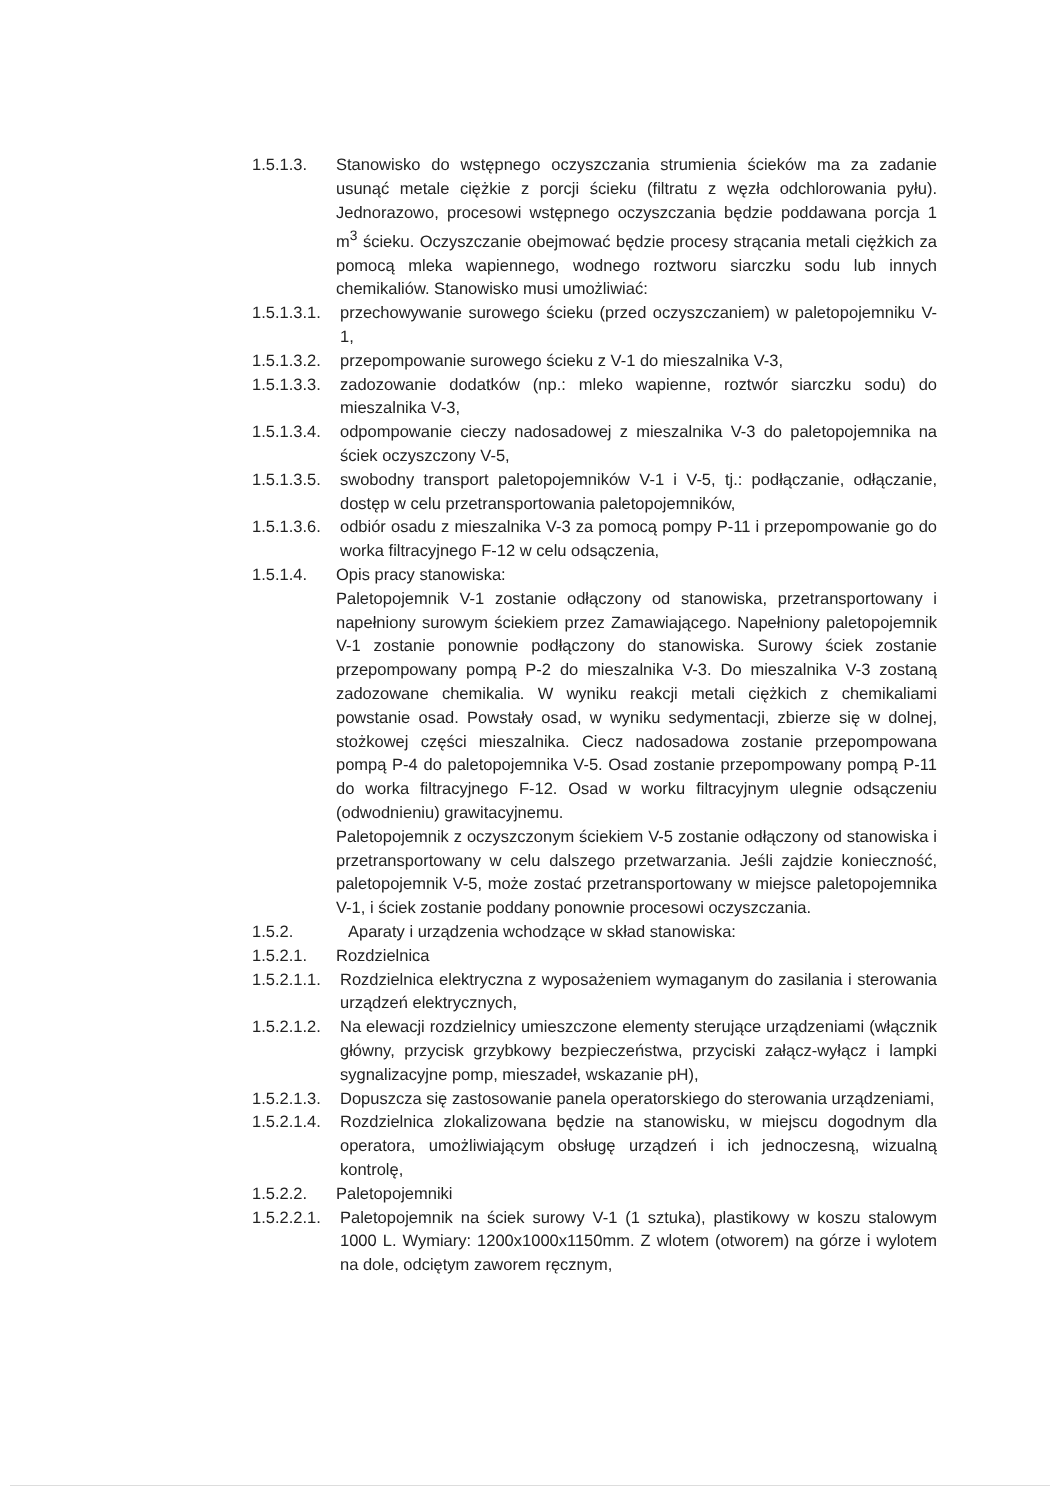1.5.1.3. Stanowisko do wstępnego oczyszczania strumienia ścieków ma za zadanie usunąć metale ciężkie z porcji ścieku (filtratu z węzła odchlorowania pyłu). Jednorazowo, procesowi wstępnego oczyszczania będzie poddawana porcja 1 m<sup>3</sup> ścieku. Oczyszczanie obejmować będzie procesy strącania metali ciężkich za pomocą mleka wapiennego, wodnego roztworu siarczku sodu lub innych chemikaliów. Stanowisko musi umożliwiać:
1.5.1.3.1. przechowywanie surowego ścieku (przed oczyszczaniem) w paletopojemniku V-1,
1.5.1.3.2. przepompowanie surowego ścieku z V-1 do mieszalnika V-3,
1.5.1.3.3. zadozowanie dodatków (np.: mleko wapienne, roztwór siarczku sodu) do mieszalnika V-3,
1.5.1.3.4. odpompowanie cieczy nadosadowej z mieszalnika V-3 do paletopojemnika na ściek oczyszczony V-5,
1.5.1.3.5. swobodny transport paletopojemników V-1 i V-5, tj.: podłączanie, odłączanie, dostęp w celu przetransportowania paletopojemników,
1.5.1.3.6. odbiór osadu z mieszalnika V-3 za pomocą pompy P-11 i przepompowanie go do worka filtracyjnego F-12 w celu odsączenia,
1.5.1.4. Opis pracy stanowiska:
Paletopojemnik V-1 zostanie odłączony od stanowiska, przetransportowany i napełniony surowym ściekiem przez Zamawiającego. Napełniony paletopojemnik V-1 zostanie ponownie podłączony do stanowiska. Surowy ściek zostanie przepompowany pompą P-2 do mieszalnika V-3. Do mieszalnika V-3 zostaną zadozowane chemikalia. W wyniku reakcji metali ciężkich z chemikaliami powstanie osad. Powstały osad, w wyniku sedymentacji, zbierze się w dolnej, stożkowej części mieszalnika. Ciecz nadosadowa zostanie przepompowana pompą P-4 do paletopojemnika V-5. Osad zostanie przepompowany pompą P-11 do worka filtracyjnego F-12. Osad w worku filtracyjnym ulegnie odsączeniu (odwodnieniu) grawitacyjnemu.
Paletopojemnik z oczyszczonym ściekiem V-5 zostanie odłączony od stanowiska i przetransportowany w celu dalszego przetwarzania. Jeśli zajdzie konieczność, paletopojemnik V-5, może zostać przetransportowany w miejsce paletopojemnika V-1, i ściek zostanie poddany ponownie procesowi oczyszczania.
1.5.2. Aparaty i urządzenia wchodzące w skład stanowiska:
1.5.2.1. Rozdzielnica
1.5.2.1.1. Rozdzielnica elektryczna z wyposażeniem wymaganym do zasilania i sterowania urządzeń elektrycznych,
1.5.2.1.2. Na elewacji rozdzielnicy umieszczone elementy sterujące urządzeniami (włącznik główny, przycisk grzybkowy bezpieczeństwa, przyciski załącz-wyłącz i lampki sygnalizacyjne pomp, mieszadeł, wskazanie pH),
1.5.2.1.3. Dopuszcza się zastosowanie panela operatorskiego do sterowania urządzeniami,
1.5.2.1.4. Rozdzielnica zlokalizowana będzie na stanowisku, w miejscu dogodnym dla operatora, umożliwiającym obsługę urządzeń i ich jednoczesną, wizualną kontrolę,
1.5.2.2. Paletopojemniki
1.5.2.2.1. Paletopojemnik na ściek surowy V-1 (1 sztuka), plastikowy w koszu stalowym 1000 L. Wymiary: 1200x1000x1150mm. Z wlotem (otworem) na górze i wylotem na dole, odciętym zaworem ręcznym,